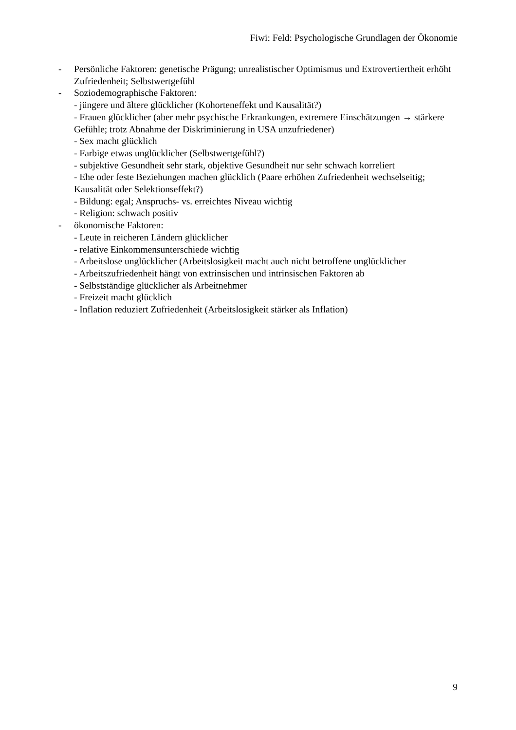Fiwi: Feld: Psychologische Grundlagen der Ökonomie
- Persönliche Faktoren: genetische Prägung; unrealistischer Optimismus und Extrovertiertheit erhöht Zufriedenheit; Selbstwertgefühl
- Soziodemographische Faktoren:
- jüngere und ältere glücklicher (Kohorteneffekt und Kausalität?)
- Frauen glücklicher (aber mehr psychische Erkrankungen, extremere Einschätzungen → stärkere Gefühle; trotz Abnahme der Diskriminierung in USA unzufriedener)
- Sex macht glücklich
- Farbige etwas unglücklicher (Selbstwertgefühl?)
- subjektive Gesundheit sehr stark, objektive Gesundheit nur sehr schwach korreliert
- Ehe oder feste Beziehungen machen glücklich (Paare erhöhen Zufriedenheit wechselseitig; Kausalität oder Selektionseffekt?)
- Bildung: egal; Anspruchs- vs. erreichtes Niveau wichtig
- Religion: schwach positiv
- ökonomische Faktoren:
- Leute in reicheren Ländern glücklicher
- relative Einkommensunterschiede wichtig
- Arbeitslose unglücklicher (Arbeitslosigkeit macht auch nicht betroffene unglücklicher
- Arbeitszufriedenheit hängt von extrinsischen und intrinsischen Faktoren ab
- Selbstständige glücklicher als Arbeitnehmer
- Freizeit macht glücklich
- Inflation reduziert Zufriedenheit (Arbeitslosigkeit stärker als Inflation)
9